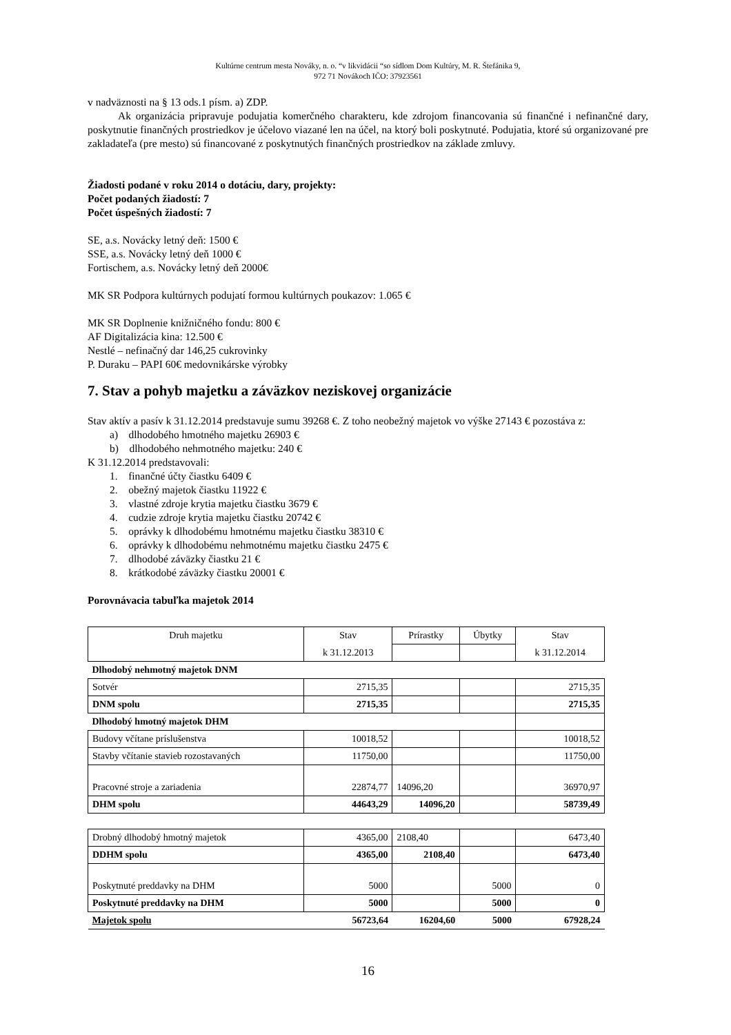Kultúrne centrum mesta Nováky, n. o. “v likvidácii “so sídlom Dom Kultúry, M. R. Štefánika 9,
972 71 Novákoch IČO: 37923561
v nadväznosti na § 13 ods.1 písm. a) ZDP.
Ak organizácia pripravuje podujatia komerčného charakteru, kde zdrojom financovania sú finančné i nefinančné dary, poskytnutie finančných prostriedkov je účelovo viazané len na účel, na ktorý boli poskytnuté. Podujatia, ktoré sú organizované pre zakladateľa (pre mesto) sú financované z poskytnutých finančných prostriedkov na základe zmluvy.
Žiadosti podané v roku 2014 o dotáciu, dary, projekty:
Počet podaných žiadostí: 7
Počet úspešných žiadostí: 7
SE, a.s. Novácky letný deň: 1500 €
SSE, a.s. Novácky letný deň 1000 €
Fortischem, a.s. Novácky letný deň 2000€
MK SR Podpora kultúrnych podujatí formou kultúrnych poukazov: 1.065 €
MK SR Doplnenie knižničného fondu: 800 €
AF Digitalizácia kina: 12.500 €
Nestlé – nefinačný dar 146,25 cukrovinky
P. Duraku – PAPI 60€ medovnikárske výrobky
7. Stav a pohyb majetku a záväzkov neziskovej organizácie
Stav aktív a pasív k 31.12.2014 predstavuje sumu 39268 €. Z toho neobežný majetok vo výške 27143 € pozostáva z:
a) dlhodobého hmotného majetku 26903 €
b) dlhodobého nehmotného majetku: 240 €
K 31.12.2014 predstavovali:
1. finančné účty čiastku 6409 €
2. obežný majetok čiastku 11922 €
3. vlastné zdroje krytia majetku čiastku 3679 €
4. cudzie zdroje krytia majetku čiastku 20742 €
5. oprávky k dlhodobému hmotnému majetku čiastku 38310 €
6. oprávky k dlhodobému nehmotnému majetku čiastku 2475 €
7. dlhodobé záväzky čiastku 21 €
8. krátkodobé záväzky čiastku 20001 €
Porovnávacia tabuľka majetok 2014
| Druh majetku | Stav | Prírastky | Úbytky | Stav |
| | k 31.12.2013 | | | k 31.12.2014 |
| Dlhodobý nehmotný majetok DNM | | | | |
| Sotvér | 2715,35 | | | 2715,35 |
| DNM spolu | 2715,35 | | | 2715,35 |
| Dlhodobý hmotný majetok DHM | | | | |
| Budovy včítane príslušenstva | 10018,52 | | | 10018,52 |
| Stavby včítanie stavieb rozostavaných | 11750,00 | | | 11750,00 |
| Pracovné stroje a zariadenia | 22874,77 | 14096,20 | | 36970,97 |
| DHM spolu | 44643,29 | 14096,20 | | 58739,49 |
| Drobný dlhodobý hmotný majetok | 4365,00 | 2108,40 | | 6473,40 |
| DDHM spolu | 4365,00 | 2108,40 | | 6473,40 |
| Poskytnuté preddavky na DHM | 5000 | | 5000 | 0 |
| Poskytnuté preddavky na DHM | 5000 | | 5000 | 0 |
| Majetok spolu | 56723,64 | 16204,60 | 5000 | 67928,24 |
16